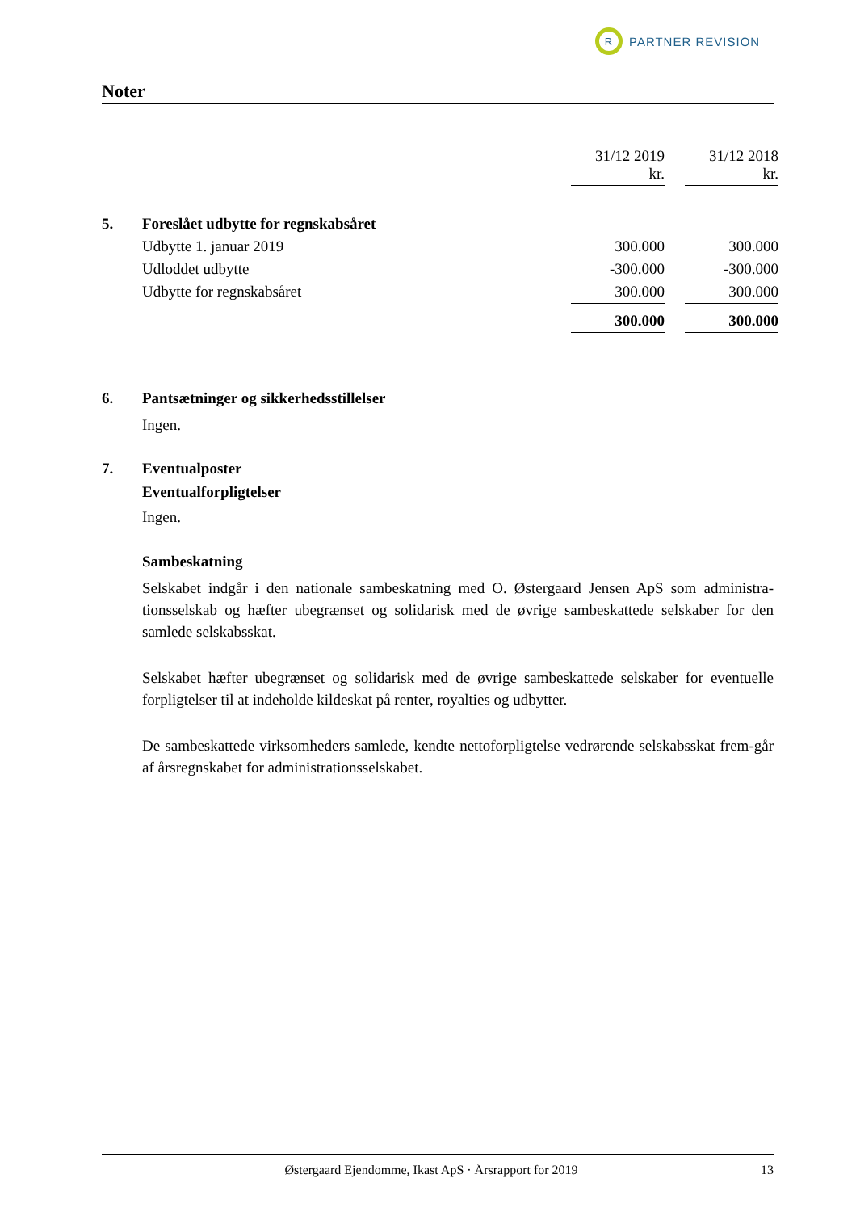R
PARTNER REVISION
Noter
| | | 31/12 2019 kr. | | 31/12 2018 kr. |
| 5. | Foreslået udbytte for regnskabsåret | | | |
| | Udbytte 1. januar 2019 | 300.000 | | 300.000 |
| | Udloddet udbytte | -300.000 | | -300.000 |
| | Udbytte for regnskabsåret | 300.000 | | 300.000 |
| | | 300.000 | | 300.000 |
6. Pantsætninger og sikkerhedsstillelser
Ingen.
7. Eventualposter
Eventualforpligtelser
Ingen.
Sambeskatning
Selskabet indgår i den nationale sambeskatning med O. Østergaard Jensen ApS som administra-tionsselskab og hæfter ubegrænset og solidarisk med de øvrige sambeskattede selskaber for den samlede selskabsskat.
Selskabet hæfter ubegrænset og solidarisk med de øvrige sambeskattede selskaber for eventuelle forpligtelser til at indeholde kildeskat på renter, royalties og udbytter.
De sambeskattede virksomheders samlede, kendte nettoforpligtelse vedrørende selskabsskat frem-går af årsregnskabet for administrationsselskabet.
Østergaard Ejendomme, Ikast ApS · Årsrapport for 2019 13